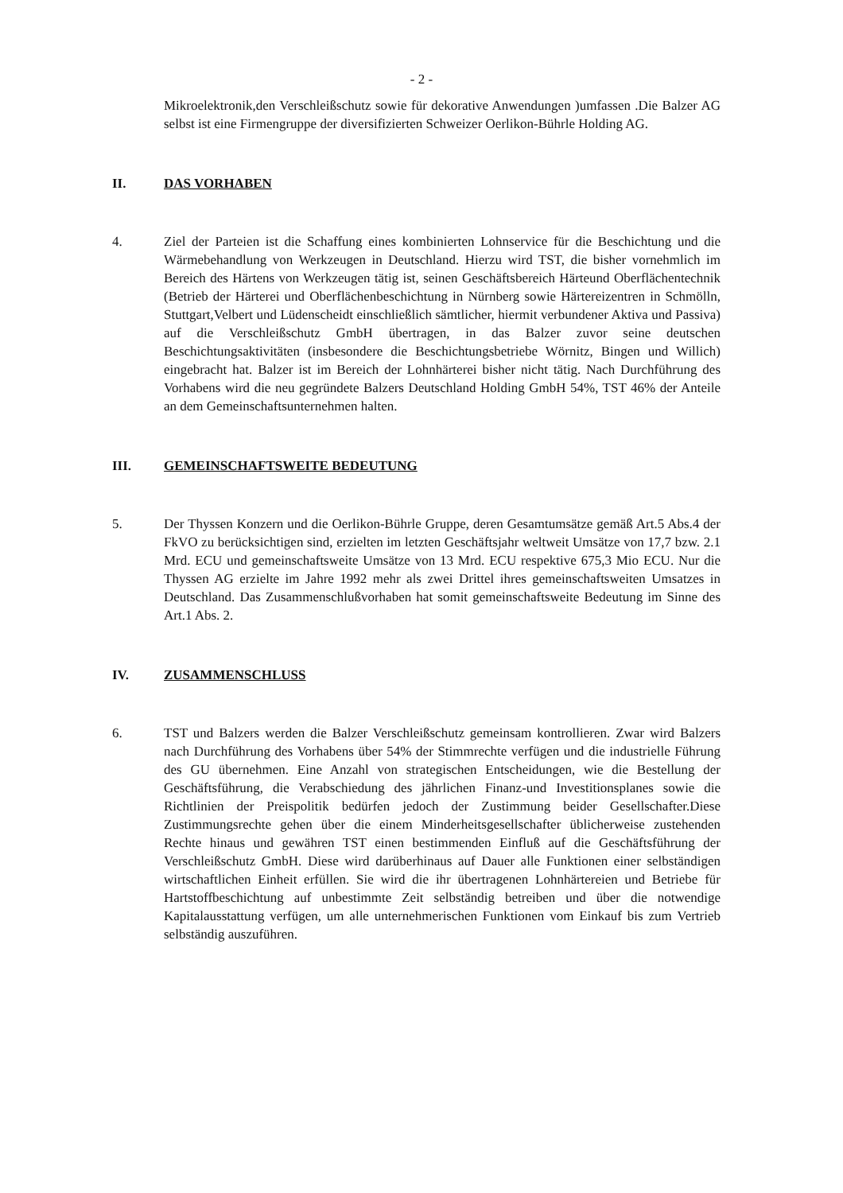- 2 -
Mikroelektronik,den Verschleißschutz sowie für dekorative Anwendungen )umfassen .Die Balzer AG selbst ist eine Firmengruppe der diversifizierten Schweizer Oerlikon-Bührle Holding AG.
II. DAS VORHABEN
4. Ziel der Parteien ist die Schaffung eines kombinierten Lohnservice für die Beschichtung und die Wärmebehandlung von Werkzeugen in Deutschland. Hierzu wird TST, die bisher vornehmlich im Bereich des Härtens von Werkzeugen tätig ist, seinen Geschäftsbereich Härteund Oberflächentechnik (Betrieb der Härterei und Oberflächenbeschichtung in Nürnberg sowie Härtereizentren in Schmölln, Stuttgart,Velbert und Lüdenscheidt einschließlich sämtlicher, hiermit verbundener Aktiva und Passiva) auf die Verschleißschutz GmbH übertragen, in das Balzer zuvor seine deutschen Beschichtungsaktivitäten (insbesondere die Beschichtungsbetriebe Wörnitz, Bingen und Willich) eingebracht hat. Balzer ist im Bereich der Lohnhärterei bisher nicht tätig. Nach Durchführung des Vorhabens wird die neu gegründete Balzers Deutschland Holding GmbH 54%, TST 46% der Anteile an dem Gemeinschaftsunternehmen halten.
III. GEMEINSCHAFTSWEITE BEDEUTUNG
5. Der Thyssen Konzern und die Oerlikon-Bührle Gruppe, deren Gesamtumsätze gemäß Art.5 Abs.4 der FkVO zu berücksichtigen sind, erzielten im letzten Geschäftsjahr weltweit Umsätze von 17,7 bzw. 2.1 Mrd. ECU und gemeinschaftsweite Umsätze von 13 Mrd. ECU respektive 675,3 Mio ECU. Nur die Thyssen AG erzielte im Jahre 1992 mehr als zwei Drittel ihres gemeinschaftsweiten Umsatzes in Deutschland. Das Zusammenschlußvorhaben hat somit gemeinschaftsweite Bedeutung im Sinne des Art.1 Abs. 2.
IV. ZUSAMMENSCHLUSS
6. TST und Balzers werden die Balzer Verschleißschutz gemeinsam kontrollieren. Zwar wird Balzers nach Durchführung des Vorhabens über 54% der Stimmrechte verfügen und die industrielle Führung des GU übernehmen. Eine Anzahl von strategischen Entscheidungen, wie die Bestellung der Geschäftsführung, die Verabschiedung des jährlichen Finanz-und Investitionsplanes sowie die Richtlinien der Preispolitik bedürfen jedoch der Zustimmung beider Gesellschafter.Diese Zustimmungsrechte gehen über die einem Minderheitsgesellschafter üblicherweise zustehenden Rechte hinaus und gewähren TST einen bestimmenden Einfluß auf die Geschäftsführung der Verschleißschutz GmbH. Diese wird darüberhinaus auf Dauer alle Funktionen einer selbständigen wirtschaftlichen Einheit erfüllen. Sie wird die ihr übertragenen Lohnhärtereien und Betriebe für Hartstoffbeschichtung auf unbestimmte Zeit selbständig betreiben und über die notwendige Kapitalausstattung verfügen, um alle unternehmerischen Funktionen vom Einkauf bis zum Vertrieb selbständig auszuführen.